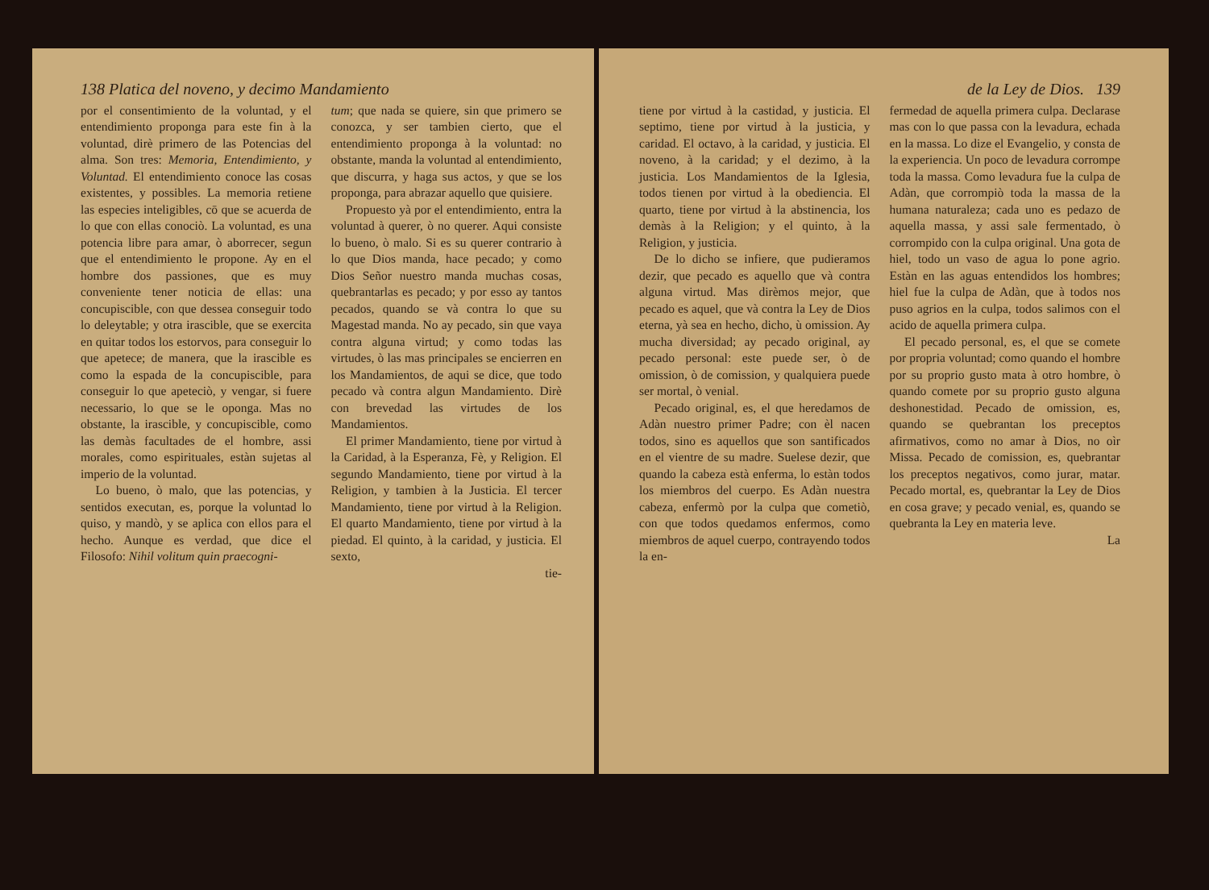138 Platica del noveno, y decimo Mandamiento
por el consentimiento de la voluntad, y el entendimiento proponga para este fin à la voluntad, dirè primero de las Potencias del alma. Son tres: Memoria, Entendimiento, y Voluntad. El entendimiento conoce las cosas existentes, y possibles. La memoria retiene las especies inteligibles, cō que se acuerda de lo que con ellas conociò. La voluntad, es una potencia libre para amar, ò aborrecer, segun que el entendimiento le propone. Ay en el hombre dos passiones, que es muy conveniente tener noticia de ellas: una concupiscible, con que dessea conseguir todo lo deleytable; y otra irascible, que se exercita en quitar todos los estorvos, para conseguir lo que apetece; de manera, que la irascible es como la espada de la concupiscible, para conseguir lo que apeteciò, y vengar, si fuere necessario, lo que se le oponga. Mas no obstante, la irascible, y concupiscible, como las demàs facultades de el hombre, assi morales, como espirituales, estàn sujetas al imperio de la voluntad.
Lo bueno, ò malo, que las potencias, y sentidos executan, es, porque la voluntad lo quiso, y mandò, y se aplica con ellos para el hecho. Aunque es verdad, que dice el Filosofo: Nihil volitum quin praecogni-
tum; que nada se quiere, sin que primero se conozca, y ser tambien cierto, que el entendimiento proponga à la voluntad: no obstante, manda la voluntad al entendimiento, que discurra, y haga sus actos, y que se los proponga, para abrazar aquello que quisiere.
Propuesto yà por el entendimiento, entra la voluntad à querer, ò no querer. Aqui consiste lo bueno, ò malo. Si es su querer contrario à lo que Dios manda, hace pecado; y como Dios Señor nuestro manda muchas cosas, quebrantarlas es pecado; y por esso ay tantos pecados, quando se và contra lo que su Magestad manda. No ay pecado, sin que vaya contra alguna virtud; y como todas las virtudes, ò las mas principales se encierren en los Mandamientos, de aqui se dice, que todo pecado và contra algun Mandamiento. Dirè con brevedad las virtudes de los Mandamientos.
El primer Mandamiento, tiene por virtud à la Caridad, à la Esperanza, Fè, y Religion. El segundo Mandamiento, tiene por virtud à la Religion, y tambien à la Justicia. El tercer Mandamiento, tiene por virtud à la Religion. El quarto Mandamiento, tiene por virtud à la piedad. El quinto, à la caridad, y justicia. El sexto,
tie-
de la Ley de Dios. 139
tiene por virtud à la castidad, y justicia. El septimo, tiene por virtud à la justicia, y caridad. El octavo, à la caridad, y justicia. El noveno, à la caridad; y el dezimo, à la justicia. Los Mandamientos de la Iglesia, todos tienen por virtud à la obediencia. El quarto, tiene por virtud à la abstinencia, los demàs à la Religion; y el quinto, à la Religion, y justicia.
De lo dicho se infiere, que pudieramos dezir, que pecado es aquello que và contra alguna virtud. Mas dirèmos mejor, que pecado es aquel, que và contra la Ley de Dios eterna, yà sea en hecho, dicho, ù omission. Ay mucha diversidad; ay pecado original, ay pecado personal: este puede ser, ò de omission, ò de comission, y qualquiera puede ser mortal, ò venial.
Pecado original, es, el que heredamos de Adàn nuestro primer Padre; con èl nacen todos, sino es aquellos que son santificados en el vientre de su madre. Suelese dezir, que quando la cabeza està enferma, lo estàn todos los miembros del cuerpo. Es Adàn nuestra cabeza, enfermò por la culpa que cometiò, con que todos quedamos enfermos, como miembros de aquel cuerpo, contrayendo todos la en-
fermedad de aquella primera culpa. Declarase mas con lo que passa con la levadura, echada en la massa. Lo dize el Evangelio, y consta de la experiencia. Un poco de levadura corrompe toda la massa. Como levadura fue la culpa de Adàn, que corrompiò toda la massa de la humana naturaleza; cada uno es pedazo de aquella massa, y assi sale fermentado, ò corrompido con la culpa original. Una gota de hiel, todo un vaso de agua lo pone agrio. Estàn en las aguas entendidos los hombres; hiel fue la culpa de Adàn, que à todos nos puso agrios en la culpa, todos salimos con el acido de aquella primera culpa.
El pecado personal, es, el que se comete por propria voluntad; como quando el hombre por su proprio gusto mata à otro hombre, ò quando comete por su proprio gusto alguna deshonestidad. Pecado de omission, es, quando se quebrantan los preceptos afirmativos, como no amar à Dios, no oìr Missa. Pecado de comission, es, quebrantar los preceptos negativos, como jurar, matar. Pecado mortal, es, quebrantar la Ley de Dios en cosa grave; y pecado venial, es, quando se quebranta la Ley en materia leve.
La